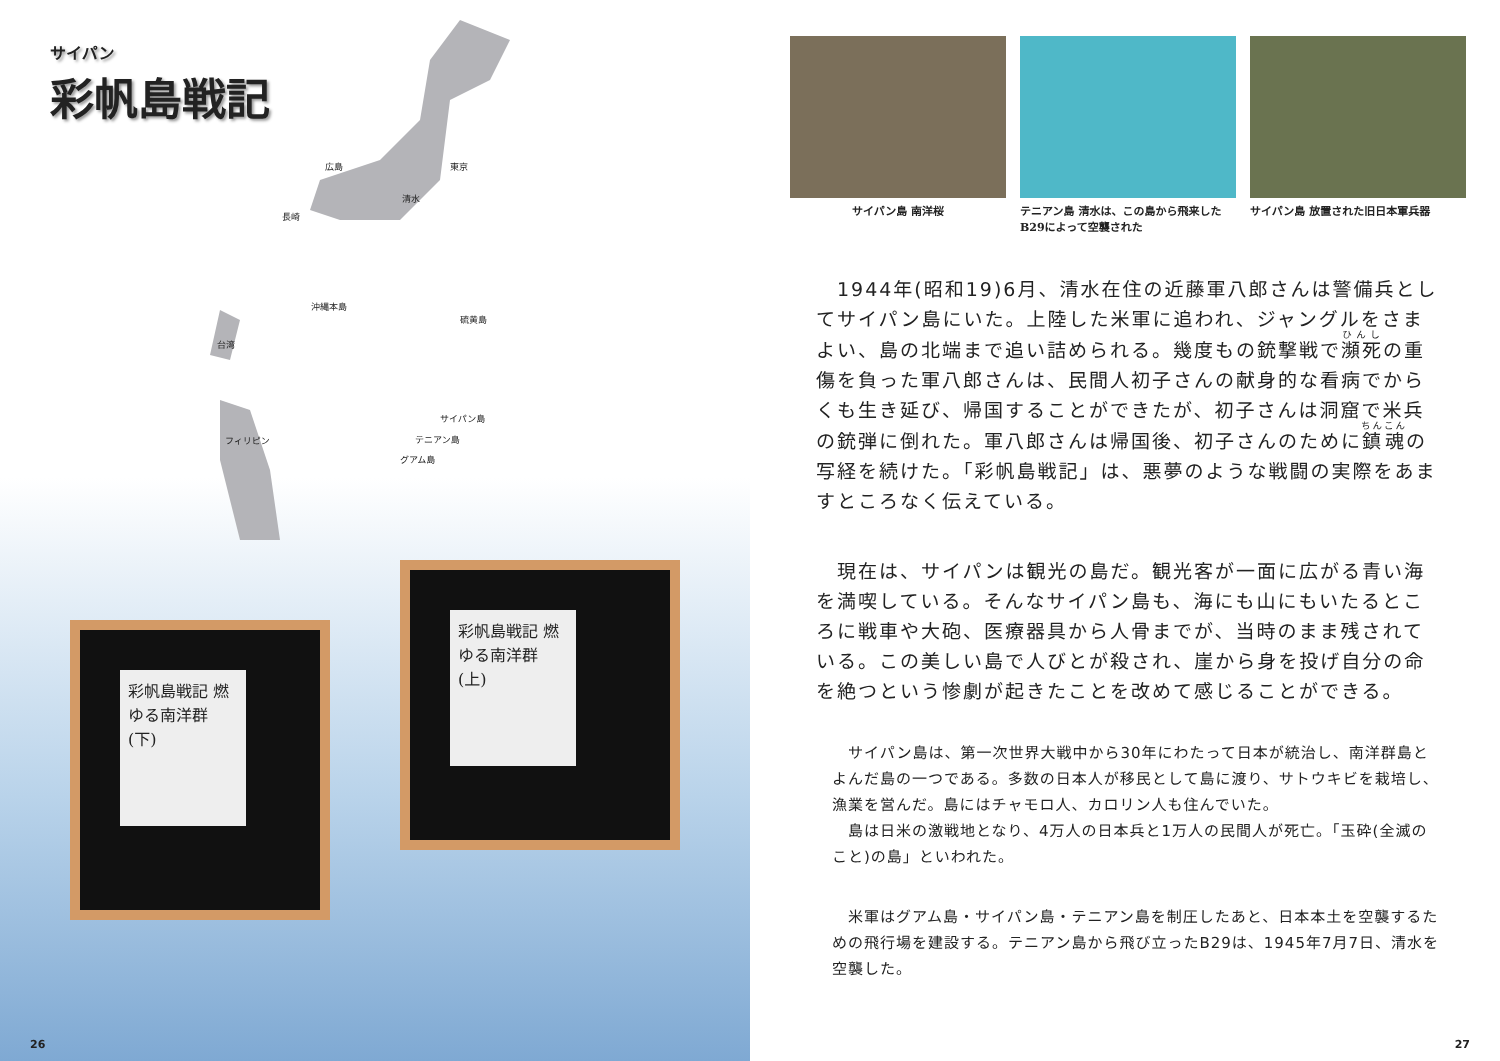サイパン
彩帆島戦記
広島 東京
清水
長崎
沖縄本島
硫黄島
台湾
サイパン島
フィリピン テニアン島
グアム島
彩帆島戦記 燃ゆる南洋群 (下)
彩帆島戦記 燃ゆる南洋群 (上)
26
サイパン島 南洋桜 テニアン島 清水は、この島から飛来したB29によって空襲された
サイパン島 放置された旧日本軍兵器
　1944年(昭和19)6月、清水在住の近藤軍八郎さんは警備兵としてサイパン島にいた。上陸した米軍に追われ、ジャングルをさまよい、島の北端まで追い詰められる。幾度もの銃撃戦で瀕死の重傷を負った軍八郎さんは、民間人初子さんの献身的な看病でからくも生き延び、帰国することができたが、初子さんは洞窟で米兵の銃弾に倒れた。軍八郎さんは帰国後、初子さんのために鎮魂の写経を続けた。「彩帆島戦記」は、悪夢のような戦闘の実際をあますところなく伝えている。
　現在は、サイパンは観光の島だ。観光客が一面に広がる青い海を満喫している。そんなサイパン島も、海にも山にもいたるところに戦車や大砲、医療器具から人骨までが、当時のまま残されている。この美しい島で人びとが殺され、崖から身を投げ自分の命を絶つという惨劇が起きたことを改めて感じることができる。
　サイパン島は、第一次世界大戦中から30年にわたって日本が統治し、南洋群島とよんだ島の一つである。多数の日本人が移民として島に渡り、サトウキビを栽培し、漁業を営んだ。島にはチャモロ人、カロリン人も住んでいた。
　島は日米の激戦地となり、4万人の日本兵と1万人の民間人が死亡。「玉砕(全滅のこと)の島」といわれた。
　米軍はグアム島・サイパン島・テニアン島を制圧したあと、日本本土を空襲するための飛行場を建設する。テニアン島から飛び立ったB29は、1945年7月7日、清水を空襲した。
27